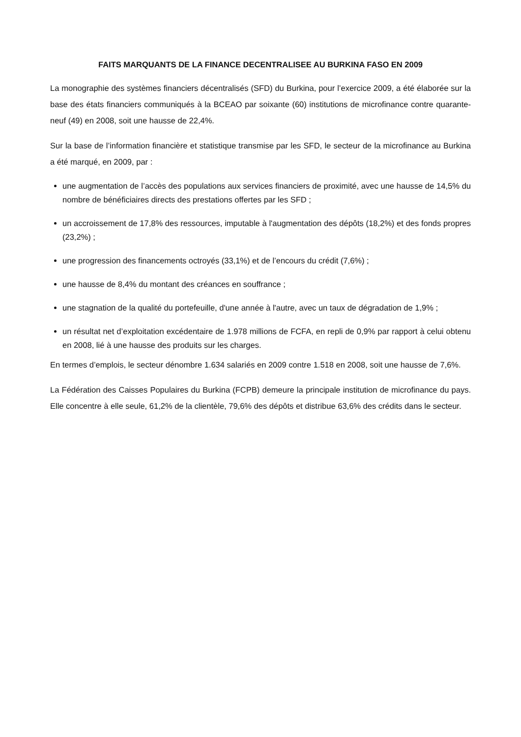FAITS MARQUANTS DE LA FINANCE DECENTRALISEE AU BURKINA FASO EN 2009
La monographie des systèmes financiers décentralisés (SFD) du Burkina, pour l’exercice 2009, a été élaborée sur la base des états financiers communiqués à la BCEAO par soixante (60) institutions de microfinance contre quarante-neuf (49) en 2008, soit une hausse de 22,4%.
Sur la base de l’information financière et statistique transmise par les SFD, le secteur de la microfinance au Burkina a été marqué, en 2009, par :
une augmentation de l’accès des populations aux services financiers de proximité, avec une hausse de 14,5% du nombre de bénéficiaires directs des prestations offertes par les SFD ;
un accroissement de 17,8% des ressources, imputable à l'augmentation des dépôts (18,2%) et des fonds propres (23,2%) ;
une progression des financements octroyés (33,1%) et de l’encours du crédit (7,6%) ;
une hausse de 8,4% du montant des créances en souffrance ;
une stagnation de la qualité du portefeuille, d'une année à l'autre, avec un taux de dégradation de 1,9% ;
un résultat net d’exploitation excédentaire de 1.978 millions de FCFA, en repli de 0,9% par rapport à celui obtenu en 2008, lié à une hausse des produits sur les charges.
En termes d’emplois, le secteur dénombre 1.634 salariés en 2009 contre 1.518 en 2008, soit une hausse de 7,6%.
La Fédération des Caisses Populaires du Burkina (FCPB) demeure la principale institution de microfinance du pays. Elle concentre à elle seule, 61,2% de la clientèle, 79,6% des dépôts et distribue 63,6% des crédits dans le secteur.